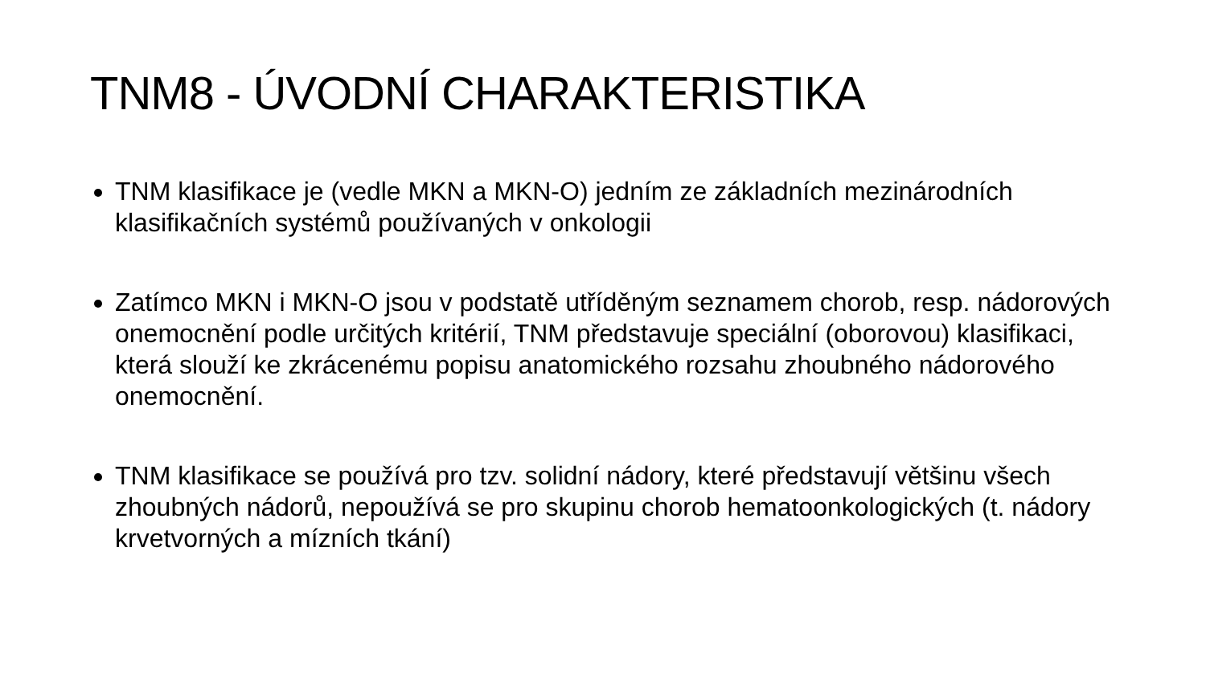TNM8 - ÚVODNÍ CHARAKTERISTIKA
TNM klasifikace je (vedle MKN a MKN-O) jedním ze základních mezinárodních klasifikačních systémů používaných v onkologii
Zatímco MKN i MKN-O jsou v podstatě utříděným seznamem chorob, resp. nádorových onemocnění podle určitých kritérií, TNM představuje speciální (oborovou) klasifikaci, která slouží ke zkrácenému popisu anatomického rozsahu zhoubného nádorového onemocnění.
TNM klasifikace se používá pro tzv. solidní nádory, které představují většinu všech zhoubných nádorů, nepoužívá se pro skupinu chorob hematoonkologických (t. nádory krvetvorných a mízních tkání)